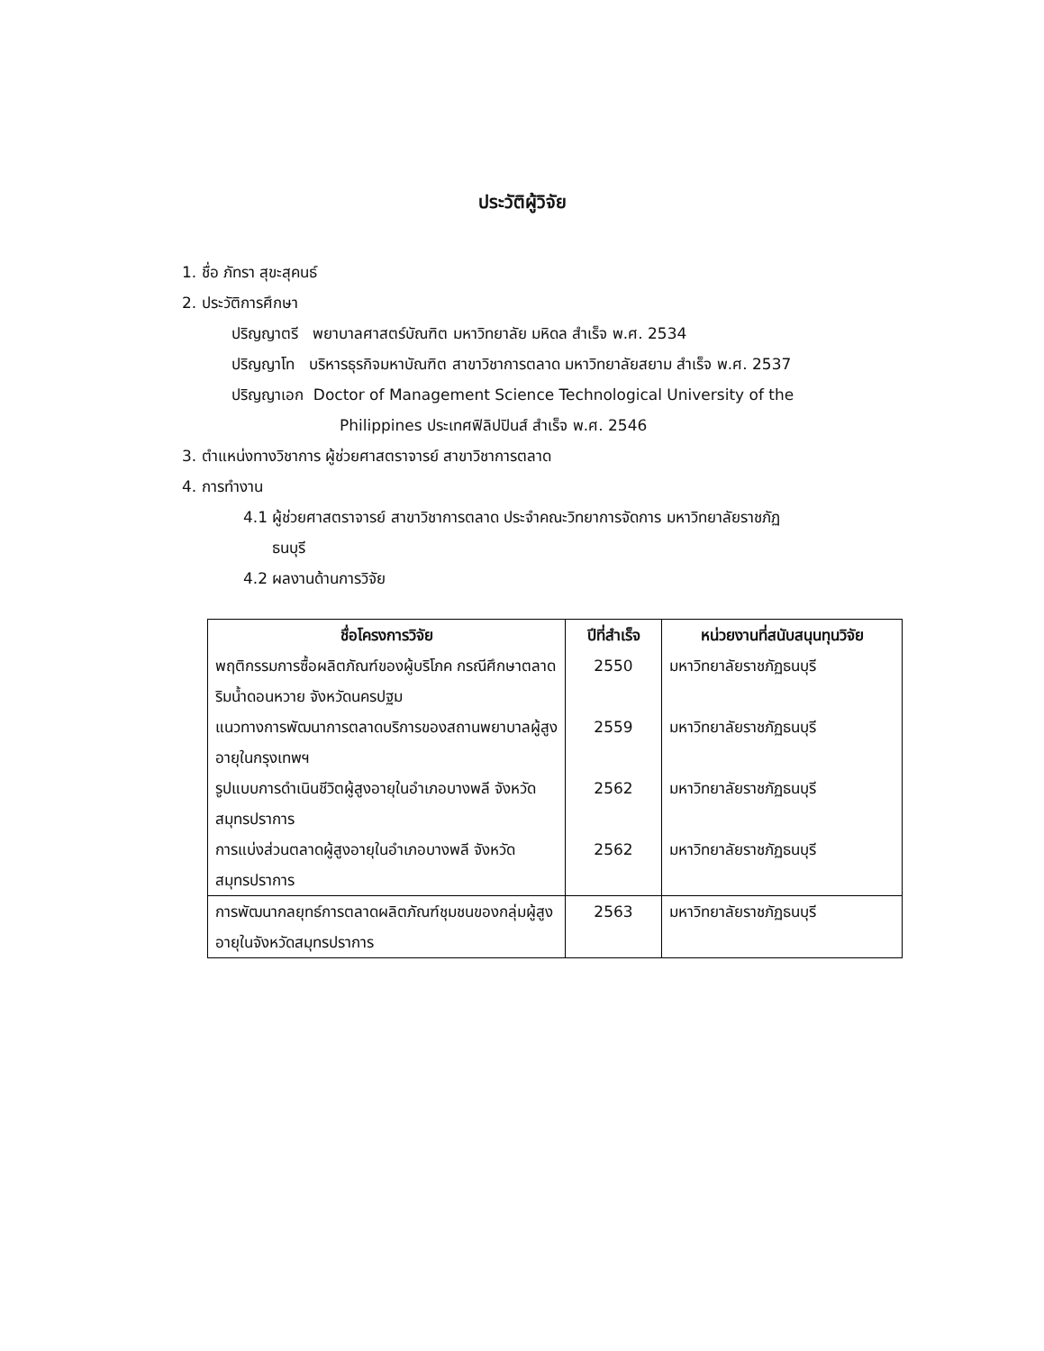ประวัติผู้วิจัย
1. ชื่อ ภัทรา สุขะสุคนธ์
2. ประวัติการศึกษา
ปริญญาตรี พยาบาลศาสตร์บัณฑิต มหาวิทยาลัย มหิดล สำเร็จ พ.ศ. 2534
ปริญญาโท บริหารธุรกิจมหาบัณฑิต สาขาวิชาการตลาด มหาวิทยาลัยสยาม สำเร็จ พ.ศ. 2537
ปริญญาเอก Doctor of Management Science Technological University of the
Philippines ประเทศฟิลิปปินส์ สำเร็จ พ.ศ. 2546
3. ตำแหน่งทางวิชาการ ผู้ช่วยศาสตราจารย์ สาขาวิชาการตลาด
4. การทำงาน
4.1 ผู้ช่วยศาสตราจารย์ สาขาวิชาการตลาด ประจำคณะวิทยาการจัดการ มหาวิทยาลัยราชภัฏ
ธนบุรี
4.2 ผลงานด้านการวิจัย
| ชื่อโครงการวิจัย | ปีที่สำเร็จ | หน่วยงานที่สนับสนุนทุนวิจัย |
| --- | --- | --- |
| พฤติกรรมการซื้อผลิตภัณฑ์ของผู้บริโภค กรณีศึกษาตลาดริมน้ำดอนหวาย จังหวัดนครปฐม | 2550 | มหาวิทยาลัยราชภัฏธนบุรี |
| แนวทางการพัฒนาการตลาดบริการของสถานพยาบาลผู้สูงอายุในกรุงเทพฯ | 2559 | มหาวิทยาลัยราชภัฏธนบุรี |
| รูปแบบการดำเนินชีวิตผู้สูงอายุในอำเภอบางพลี จังหวัดสมุทรปราการ | 2562 | มหาวิทยาลัยราชภัฏธนบุรี |
| การแบ่งส่วนตลาดผู้สูงอายุในอำเภอบางพลี จังหวัดสมุทรปราการ | 2562 | มหาวิทยาลัยราชภัฏธนบุรี |
| การพัฒนากลยุทธ์การตลาดผลิตภัณฑ์ชุมชนของกลุ่มผู้สูงอายุในจังหวัดสมุทรปราการ | 2563 | มหาวิทยาลัยราชภัฏธนบุรี |